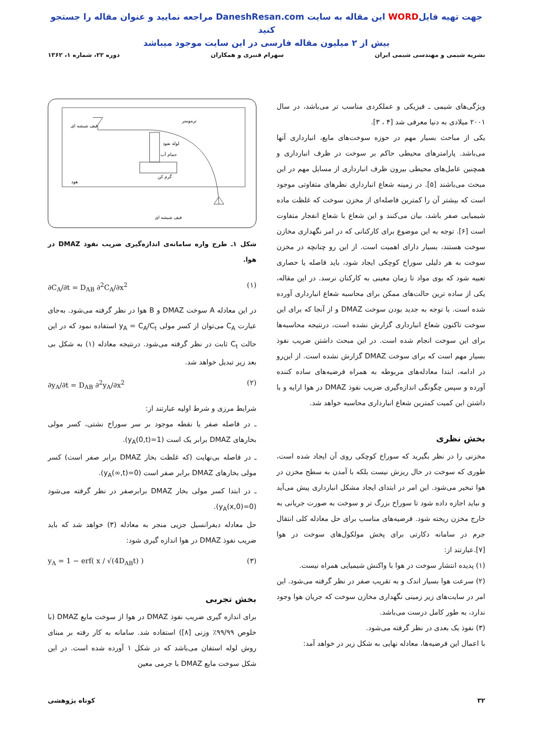جهت تهیه فایلWORD این مقاله به سایت DaneshResan.com مراجعه نمایید و عنوان مقاله را جستجو کنید
بیش از ۲ میلیون مقاله فارسی در این سایت موجود میباشد
نشریه شیمی و مهندسی شیمی ایران سهرام قنبری و همکاران دوره ۲۲، شماره ۱، ۱۳۶۲
ویژگی‌های شیمی ـ فیزیکی و عملکردی مناسب تر می‌باشد، در سال ۲۰۰۱ میلادی به دنیا معرفی شد [۴ ، ۳].
یکی از مباحث بسیار مهم در حوزه سوخت‌های مایع، انبارداری آنها می‌باشد. پارامترهای محیطی حاکم بر سوخت در ظرف انبارداری و همچنین عامل‌های محیطی بیرون ظرف انبارداری از مسایل مهم در این مبحث می‌باشند [۵]. در زمینه شعاع انبارداری نظرهای متفاوتی موجود است که بیشتر آن را کمترین فاصله‌ای از مخزن سوخت که غلظت ماده شیمیایی صفر باشد، بیان می‌کنند و این شعاع با شعاع انفجار متفاوت است [۶]. توجه به این موضوع برای کارکنانی که در امر نگهداری مخازن سوخت هستند، بسیار دارای اهمیت است. از این رو چنانچه در مخزن سوخت به هر دلیلی سوراخ کوچکی ایجاد شود، باید فاصله یا حصاری تعبیه شود که بوی مواد تا زمان معینی به کارکنان نرسد. در این مقاله، یکی از ساده ترین حالت‌های ممکن برای محاسبه شعاع انبارداری آورده شده است. با توجه به جدید بودن سوخت DMAZ و از آنجا که برای این سوخت تاکنون شعاع انبارداری گزارش نشده است، درنتیجه محاسبه‌ها برای این سوخت انجام شده است. در این مبحث داشتن ضریب نفوذ بسیار مهم است که برای سوخت DMAZ گزارش نشده است. از این‌رو در ادامه، ابتدا معادله‌های مربوطه به همراه فرضیه‌های ساده کننده آورده و سپس چگونگی اندازه‌گیری ضریب نفوذ DMAZ در هوا ارایه و با داشتن این کمیت کمترین شعاع انبارداری محاسبه خواهد شد.
بخش نظری
مخزنی را در نظر بگیرید که سوراخ کوچکی روی آن ایجاد شده است، طوری که سوخت در حال ریزش نیست بلکه با آمدن به سطح مخزن در هوا تبخیر می‌شود. این امر در ابتدای ایجاد مشکل انبارداری پیش می‌آید و نباید اجازه داده شود تا سوراخ بزرگ تر و سوخت به صورت جریانی به خارج مخزن ریخته شود. فرضیه‌های مناسب برای حل معادله کلی انتقال جرم در سامانه دکارتی برای پخش مولکول‌های سوخت در هوا [۷].عبارتند از:
(۱) پدیده انتشار سوخت در هوا با واکنش شیمیایی همراه نیست.
(۲) سرعت هوا بسیار اندک و به تقریب صفر در نظر گرفته می‌شود. این امر در سایت‌های زیر زمینی نگهداری مخازن سوخت که جریان هوا وجود ندارد، به طور کامل درست می‌باشد.
(۳) نفوذ یک بعدی در نظر گرفته می‌شود.
با اعمال این فرضیه‌ها، معادله نهایی به شکل زیر در خواهد آمد:
قیف شیشه ای
ترمومتر
لوله نفوذ
حمام آب
گرم کن
هود
قیف شیشه ای
شکل ۱ـ طرح واره سامانه‌ی اندازه‌گیری ضریب نفوذ DMAZ در هوا.
∂C<sub>A</sub>/∂t = D<sub>AB</sub> ∂<sup>2</sup>C<sub>A</sub>/∂x<sup>2</sup> (۱)
در این معادله A سوخت DMAZ و B هوا در نظر گرفته می‌شود. به‌جای عبارت C<sub>A</sub> می‌توان از کسر مولی y<sub>A</sub> = C<sub>A</sub>/C<sub>t</sub> استفاده نمود که در این حالت C<sub>t</sub> ثابت در نظر گرفته می‌شود. درنتیجه معادله (۱) به شکل بی بعد زیر تبدیل خواهد شد.
∂y<sub>A</sub>/∂t = D<sub>AB</sub> ∂<sup>2</sup>y<sub>A</sub>/∂x<sup>2</sup> (۲)
شرایط مرزی و شرط اولیه عبارتند از:
ـ در فاصله صفر یا نقطه موجود بر سر سوراخ نشتی، کسر مولی بخارهای DMAZ برابر یک است (y<sub>A</sub>(0,t)=1).
ـ در فاصله بی‌نهایت (که غلظت بخار DMAZ برابر صفر است) کسر مولی بخارهای DMAZ برابر صفر است (y<sub>A</sub>(∞,t)=0).
ـ در ابتدا کسر مولی بخار DMAZ برابرصفر در نظر گرفته می‌شود (y<sub>A</sub>(x,0)=0).
حل معادله دیفرانسیل جزیی منجر به معادله (۳) خواهد شد که باید ضریب نفوذ DMAZ در هوا اندازه گیری شود:
y<sub>A</sub> = 1 − erf( x / √(4D<sub>AB</sub>t) ) (۳)
بخش تجربی
برای اندازه گیری ضریب نفوذ DMAZ در هوا از سوخت مایع DMAZ (با خلوص ۹۹/۹۹٪ وزنی [۸]) استفاده شد. سامانه به کار رفته بر مبنای روش لوله استفان می‌باشد که در شکل ۱ آورده شده است. در این شکل سوخت مایع DMAZ با جرمی معین
۳۲ کوتاه پژوهشی